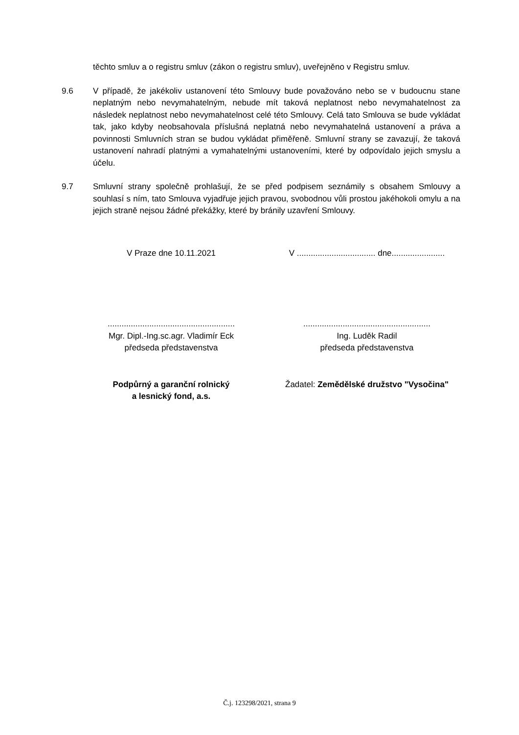těchto smluv a o registru smluv (zákon o registru smluv), uveřejněno v Registru smluv.
9.6 V případě, že jakékoliv ustanovení této Smlouvy bude považováno nebo se v budoucnu stane neplatným nebo nevymahatelným, nebude mít taková neplatnost nebo nevymahatelnost za následek neplatnost nebo nevymahatelnost celé této Smlouvy. Celá tato Smlouva se bude vykládat tak, jako kdyby neobsahovala příslušná neplatná nebo nevymahatelná ustanovení a práva a povinnosti Smluvních stran se budou vykládat přiměřeně. Smluvní strany se zavazují, že taková ustanovení nahradí platnými a vymahatelnými ustanoveními, které by odpovídalo jejich smyslu a účelu.
9.7 Smluvní strany společně prohlašují, že se před podpisem seznámily s obsahem Smlouvy a souhlasí s ním, tato Smlouva vyjadřuje jejich pravou, svobodnou vůli prostou jakéhokoli omylu a na jejich straně nejsou žádné překážky, které by bránily uzavření Smlouvy.
V Praze dne 10.11.2021 V .................................. dne.......................
.......................................................
Mgr. Dipl.-Ing.sc.agr. Vladimír Eck
předseda představenstva
.......................................................
Ing. Luděk Radil
předseda představenstva
Podpůrný a garanční rolnický
a lesnický fond, a.s.
Žadatel: Zemědělské družstvo "Vysočina"
Č.j. 123298/2021, strana 9